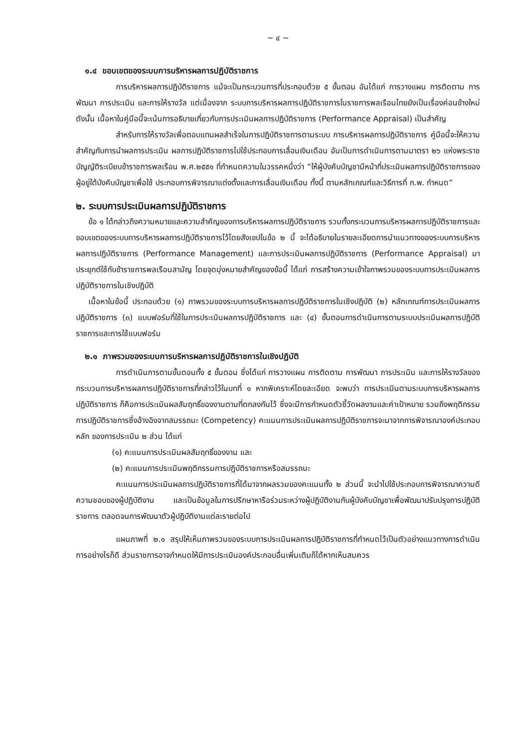~ ๔ ~
๑.๔ ขอบเขตของระบบการบริหารผลการปฏิบัติราชการ
การบริหารผลการปฏิบัติราชการ แม้จะเป็นกระบวนการที่ประกอบด้วย ๕ ขั้นตอน อันได้แก่ การวางแผน การติดตาม การพัฒนา การประเมิน และการให้รางวัล แต่เนื่องจาก ระบบการบริหารผลการปฏิบัติราชการในราชการพลเรือนไทยยังเป็นเรื่องค่อนข้างใหม่ ดังนั้น เนื้อหาในคู่มือนี้จะเน้นการอธิบายเกี่ยวกับการประเมินผลการปฏิบัติราชการ (Performance Appraisal) เป็นสำคัญ
สำหรับการให้รางวัลเพื่อตอบแทนผลสำเร็จในการปฏิบัติราชการตามระบบ การบริหารผลการปฏิบัติราชการ คู่มือนี้จะให้ความสำคัญกับการนำผลการประเมิน ผลการปฏิบัติราชการไปใช้ประกอบการเลื่อนเงินเดือน อันเป็นการดำเนินการตามมาตรา ๒๖ แห่งพระราชบัญญัติระเบียบข้าราชการพลเรือน พ.ศ.๒๕๕๑ ที่กำหนดความในวรรคหนึ่งว่า “ให้ผู้บังคับบัญชามีหน้าที่ประเมินผลการปฏิบัติราชการของผู้อยู่ใต้บังคับบัญชาเพื่อใช้ ประกอบการพิจารณาแต่งตั้งและการเลื่อนเงินเดือน ทั้งนี้ ตามหลักเกณฑ์และวิธีการที่ ก.พ. กำหนด”
๒. ระบบการประเมินผลการปฏิบัติราชการ
ข้อ ๑ ได้กล่าวถึงความหมายและความสำคัญของการบริหารผลการปฏิบัติราชการ รวมทั้งกระบวนการบริหารผลการปฏิบัติราชการและขอบเขตของระบบการบริหารผลการปฏิบัติราชการไว้โดยสังเขปในข้อ ๒ นี้ จะได้อธิบายในรายละเอียดการนำแนวทางของระบบการบริหาร ผลการปฏิบัติราชการ (Performance Management) และการประเมินผลการปฏิบัติราชการ (Performance Appraisal) มาประยุกต์ใช้กับข้าราชการพลเรือนสามัญ โดยจุดมุ่งหมายสำคัญของข้อนี้ ได้แก่ การสร้างความเข้าใจภาพรวมของระบบการประเมินผลการปฏิบัติราชการในเชิงปฏิบัติ
เนื้อหาในข้อนี้ ประกอบด้วย (๑) ภาพรวมของระบบการบริหารผลการปฏิบัติราชการในเชิงปฏิบัติ (๒) หลักเกณฑ์การประเมินผลการปฏิบัติราชการ (๓) แบบฟอร์มที่ใช้ในการประเมินผลการปฏิบัติราชการ และ (๔) ขั้นตอนการดำเนินการตามระบบประเมินผลการปฏิบัติราชการและการใช้แบบฟอร์ม
๒.๑ ภาพรวมของระบบการบริหารผลการปฏิบัติราชการในเชิงปฏิบัติ
การดำเนินการตามขั้นตอนทั้ง ๕ ขั้นตอน ซึ่งได้แก่ การวางแผน การติดตาม การพัฒนา การประเมิน และการให้รางวัลของกระบวนการบริหารผลการปฏิบัติราชการที่กล่าวไว้ในบทที่ ๑ หากพิเคราะห์โดยละเอียด จะพบว่า การประเมินตามระบบการบริหารผลการปฏิบัติราชการ ก็คือการประเมินผลสัมฤทธิ์ของงานตามที่ตกลงกันไว้ ซึ่งจะมีการกำหนดตัวชี้วัดผลงานและค่าเป้าหมาย รวมถึงพฤติกรรมการปฏิบัติราชการซึ่งอ้างอิงจากสมรรถนะ (Competency) คะแนนการประเมินผลการปฏิบัติราชการจะมาจากการพิจารณาองค์ประกอบหลัก ของการประเมิน ๒ ส่วน ได้แก่
(๑) คะแนนการประเมินผลสัมฤทธิ์ของงาน และ
(๒) คะแนนการประเมินพฤติกรรมการปฏิบัติราชการหรือสมรรถนะ
คะแนนการประเมินผลการปฏิบัติราชการที่ได้มาจากผลรวมของคะแนนทั้ง ๒ ส่วนนี้ จะนำไปใช้ประกอบการพิจารณาความดีความชอบของผู้ปฏิบัติงาน และเป็นข้อมูลในการปรึกษาหารือร่วมระหว่างผู้ปฏิบัติงานกับผู้บังคับบัญชาเพื่อพัฒนาปรับปรุงการปฏิบัติราชการ ตลอดจนการพัฒนาตัวผู้ปฏิบัติงานแต่ละรายต่อไป
แผนภาพที่ ๒.๑ สรุปให้เห็นภาพรวมของระบบการประเมินผลการปฏิบัติราชการที่กำหนดไว้เป็นตัวอย่างแนวทางการดำเนินการอย่างไรก็ดี ส่วนราชการอาจกำหนดให้มีการประเมินองค์ประกอบอื่นเพิ่มเติมก็ได้หากเห็นสมควร